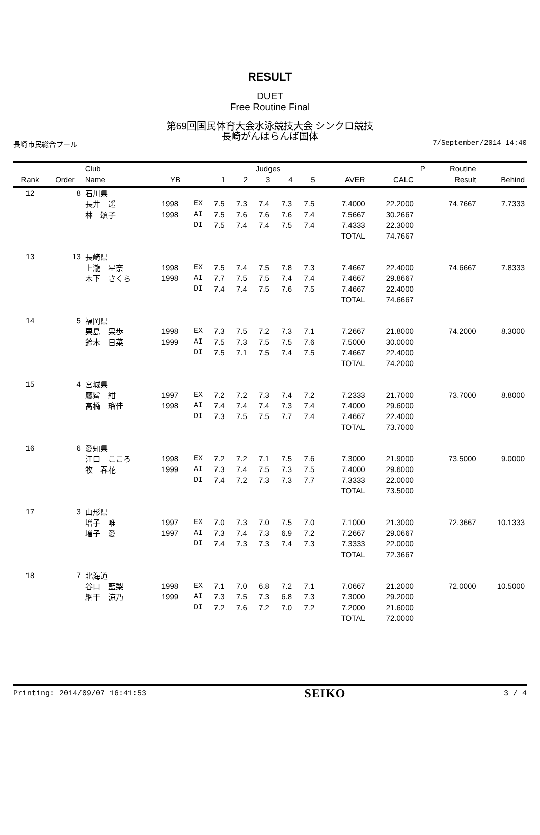RESULT
DUET
Free Routine Final
第69回国民体育大会水泳競技大会 シンクロ競技
長崎がんばらんば国体
長崎市民総合プール 7/September/2014 14:40
| | | Club | | | Judges | | | | | | | P | Routine | |
| --- | --- | --- | --- | --- | --- | --- | --- | --- | --- | --- | --- | --- | --- | --- |
| Rank | Order | Name | YB | | 1 | 2 | 3 | 4 | 5 | AVER | CALC | | Result | Behind |
| 12 | 8 | 石川県 | | | | | | | | | | | | |
| | | 長井 遥 | 1998 | EX | 7.5 | 7.3 | 7.4 | 7.3 | 7.5 | 7.4000 | 22.2000 | | 74.7667 | 7.7333 |
| | | 林 頌子 | 1998 | AI | 7.5 | 7.6 | 7.6 | 7.6 | 7.4 | 7.5667 | 30.2667 | | | |
| | | | | DI | 7.5 | 7.4 | 7.4 | 7.5 | 7.4 | 7.4333 | 22.3000 | | | |
| | | | | | | | | | | TOTAL | 74.7667 | | | |
| 13 | 13 | 長崎県 | | | | | | | | | | | | |
| | | 上瀧 星奈 | 1998 | EX | 7.5 | 7.4 | 7.5 | 7.8 | 7.3 | 7.4667 | 22.4000 | | 74.6667 | 7.8333 |
| | | 木下 さくら | 1998 | AI | 7.7 | 7.5 | 7.5 | 7.4 | 7.4 | 7.4667 | 29.8667 | | | |
| | | | | DI | 7.4 | 7.4 | 7.5 | 7.6 | 7.5 | 7.4667 | 22.4000 | | | |
| | | | | | | | | | | TOTAL | 74.6667 | | | |
| 14 | 5 | 福岡県 | | | | | | | | | | | | |
| | | 栗島 果歩 | 1998 | EX | 7.3 | 7.5 | 7.2 | 7.3 | 7.1 | 7.2667 | 21.8000 | | 74.2000 | 8.3000 |
| | | 鈴木 日菜 | 1999 | AI | 7.5 | 7.3 | 7.5 | 7.5 | 7.6 | 7.5000 | 30.0000 | | | |
| | | | | DI | 7.5 | 7.1 | 7.5 | 7.4 | 7.5 | 7.4667 | 22.4000 | | | |
| | | | | | | | | | | TOTAL | 74.2000 | | | |
| 15 | 4 | 宮城県 | | | | | | | | | | | | |
| | | 鷹觜 紺 | 1997 | EX | 7.2 | 7.2 | 7.3 | 7.4 | 7.2 | 7.2333 | 21.7000 | | 73.7000 | 8.8000 |
| | | 髙橋 瑠佳 | 1998 | AI | 7.4 | 7.4 | 7.4 | 7.3 | 7.4 | 7.4000 | 29.6000 | | | |
| | | | | DI | 7.3 | 7.5 | 7.5 | 7.7 | 7.4 | 7.4667 | 22.4000 | | | |
| | | | | | | | | | | TOTAL | 73.7000 | | | |
| 16 | 6 | 愛知県 | | | | | | | | | | | | |
| | | 江口 こころ | 1998 | EX | 7.2 | 7.2 | 7.1 | 7.5 | 7.6 | 7.3000 | 21.9000 | | 73.5000 | 9.0000 |
| | | 牧 春花 | 1999 | AI | 7.3 | 7.4 | 7.5 | 7.3 | 7.5 | 7.4000 | 29.6000 | | | |
| | | | | DI | 7.4 | 7.2 | 7.3 | 7.3 | 7.7 | 7.3333 | 22.0000 | | | |
| | | | | | | | | | | TOTAL | 73.5000 | | | |
| 17 | 3 | 山形県 | | | | | | | | | | | | |
| | | 増子 唯 | 1997 | EX | 7.0 | 7.3 | 7.0 | 7.5 | 7.0 | 7.1000 | 21.3000 | | 72.3667 | 10.1333 |
| | | 増子 愛 | 1997 | AI | 7.3 | 7.4 | 7.3 | 6.9 | 7.2 | 7.2667 | 29.0667 | | | |
| | | | | DI | 7.4 | 7.3 | 7.3 | 7.4 | 7.3 | 7.3333 | 22.0000 | | | |
| | | | | | | | | | | TOTAL | 72.3667 | | | |
| 18 | 7 | 北海道 | | | | | | | | | | | | |
| | | 谷口 藍梨 | 1998 | EX | 7.1 | 7.0 | 6.8 | 7.2 | 7.1 | 7.0667 | 21.2000 | | 72.0000 | 10.5000 |
| | | 網干 涼乃 | 1999 | AI | 7.3 | 7.5 | 7.3 | 6.8 | 7.3 | 7.3000 | 29.2000 | | | |
| | | | | DI | 7.2 | 7.6 | 7.2 | 7.0 | 7.2 | 7.2000 | 21.6000 | | | |
| | | | | | | | | | | TOTAL | 72.0000 | | | |
Printing: 2014/09/07 16:41:53 SEIKO 3 / 4